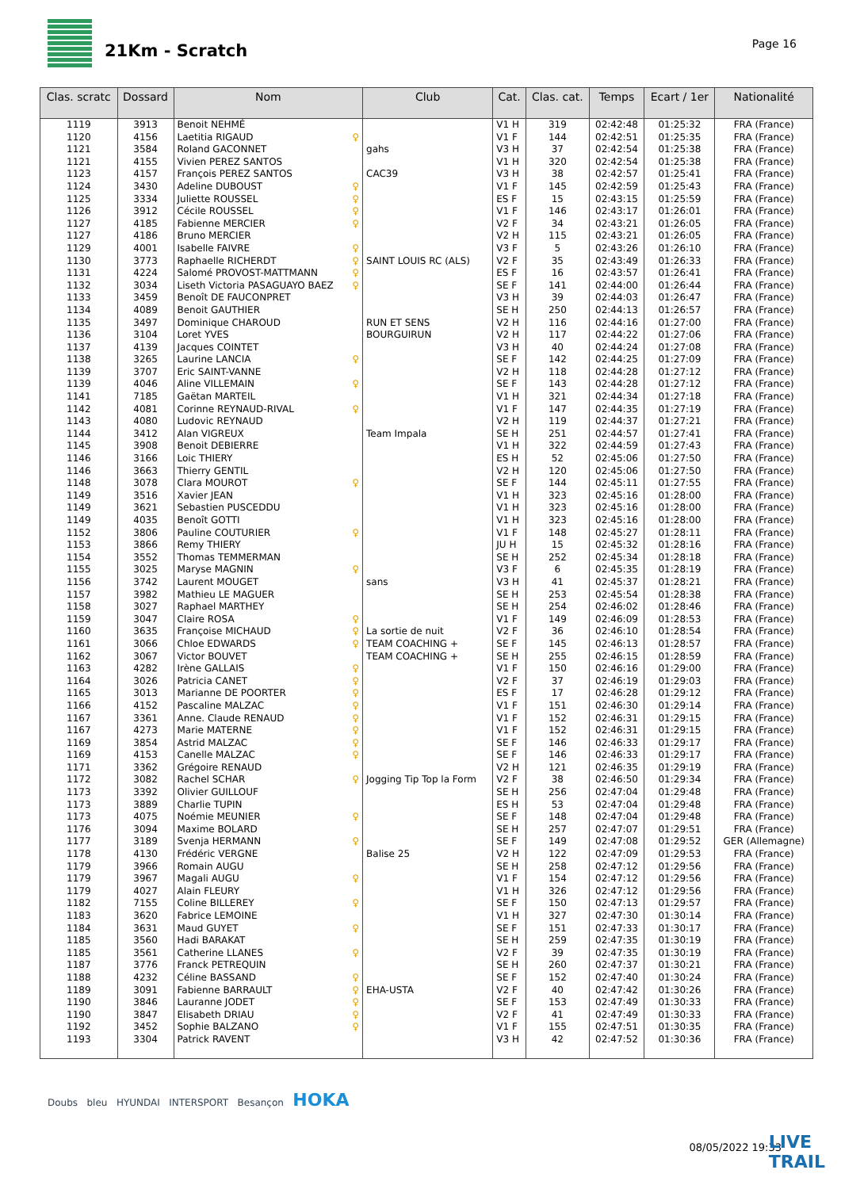21Km - Scratch
Page 16
| Clas. scratc | Dossard | Nom | Club | Cat. | Clas. cat. | Temps | Ecart / 1er | Nationalité |
| --- | --- | --- | --- | --- | --- | --- | --- | --- |
| 1119 | 3913 | Benoit NEHMÉ | | V1 H | 319 | 02:42:48 | 01:25:32 | FRA (France) |
| 1120 | 4156 | Laetitia RIGAUD ♀ | | V1 F | 144 | 02:42:51 | 01:25:35 | FRA (France) |
| 1121 | 3584 | Roland GACONNET | gahs | V3 H | 37 | 02:42:54 | 01:25:38 | FRA (France) |
| 1121 | 4155 | Vivien PEREZ SANTOS | | V1 H | 320 | 02:42:54 | 01:25:38 | FRA (France) |
| 1123 | 4157 | François PEREZ SANTOS | CAC39 | V3 H | 38 | 02:42:57 | 01:25:41 | FRA (France) |
| 1124 | 3430 | Adeline DUBOUST ♀ | | V1 F | 145 | 02:42:59 | 01:25:43 | FRA (France) |
| 1125 | 3334 | Juliette ROUSSEL ♀ | | ES F | 15 | 02:43:15 | 01:25:59 | FRA (France) |
| 1126 | 3912 | Cécile ROUSSEL ♀ | | V1 F | 146 | 02:43:17 | 01:26:01 | FRA (France) |
| 1127 | 4185 | Fabienne MERCIER ♀ | | V2 F | 34 | 02:43:21 | 01:26:05 | FRA (France) |
| 1127 | 4186 | Bruno MERCIER | | V2 H | 115 | 02:43:21 | 01:26:05 | FRA (France) |
| 1129 | 4001 | Isabelle FAIVRE ♀ | | V3 F | 5 | 02:43:26 | 01:26:10 | FRA (France) |
| 1130 | 3773 | Raphaelle RICHERDT ♀ | SAINT LOUIS RC (ALS) | V2 F | 35 | 02:43:49 | 01:26:33 | FRA (France) |
| 1131 | 4224 | Salomé PROVOST-MATTMANN ♀ | | ES F | 16 | 02:43:57 | 01:26:41 | FRA (France) |
| 1132 | 3034 | Liseth Victoria PASAGUAYO BAEZ ♀ | | SE F | 141 | 02:44:00 | 01:26:44 | FRA (France) |
| 1133 | 3459 | Benoît DE FAUCONPRET | | V3 H | 39 | 02:44:03 | 01:26:47 | FRA (France) |
| 1134 | 4089 | Benoit GAUTHIER | | SE H | 250 | 02:44:13 | 01:26:57 | FRA (France) |
| 1135 | 3497 | Dominique CHAROUD | RUN ET SENS | V2 H | 116 | 02:44:16 | 01:27:00 | FRA (France) |
| 1136 | 3104 | Loret YVES | BOURGUIRUN | V2 H | 117 | 02:44:22 | 01:27:06 | FRA (France) |
| 1137 | 4139 | Jacques COINTET | | V3 H | 40 | 02:44:24 | 01:27:08 | FRA (France) |
| 1138 | 3265 | Laurine LANCIA ♀ | | SE F | 142 | 02:44:25 | 01:27:09 | FRA (France) |
| 1139 | 3707 | Eric SAINT-VANNE | | V2 H | 118 | 02:44:28 | 01:27:12 | FRA (France) |
| 1139 | 4046 | Aline VILLEMAIN ♀ | | SE F | 143 | 02:44:28 | 01:27:12 | FRA (France) |
| 1141 | 7185 | Gaëtan MARTEIL | | V1 H | 321 | 02:44:34 | 01:27:18 | FRA (France) |
| 1142 | 4081 | Corinne REYNAUD-RIVAL ♀ | | V1 F | 147 | 02:44:35 | 01:27:19 | FRA (France) |
| 1143 | 4080 | Ludovic REYNAUD | | V2 H | 119 | 02:44:37 | 01:27:21 | FRA (France) |
| 1144 | 3412 | Alan VIGREUX | Team Impala | SE H | 251 | 02:44:57 | 01:27:41 | FRA (France) |
| 1145 | 3908 | Benoit DEBIERRE | | V1 H | 322 | 02:44:59 | 01:27:43 | FRA (France) |
| 1146 | 3166 | Loic THIERY | | ES H | 52 | 02:45:06 | 01:27:50 | FRA (France) |
| 1146 | 3663 | Thierry GENTIL | | V2 H | 120 | 02:45:06 | 01:27:50 | FRA (France) |
| 1148 | 3078 | Clara MOUROT ♀ | | SE F | 144 | 02:45:11 | 01:27:55 | FRA (France) |
| 1149 | 3516 | Xavier JEAN | | V1 H | 323 | 02:45:16 | 01:28:00 | FRA (France) |
| 1149 | 3621 | Sebastien PUSCEDDU | | V1 H | 323 | 02:45:16 | 01:28:00 | FRA (France) |
| 1149 | 4035 | Benoît GOTTI | | V1 H | 323 | 02:45:16 | 01:28:00 | FRA (France) |
| 1152 | 3806 | Pauline COUTURIER ♀ | | V1 F | 148 | 02:45:27 | 01:28:11 | FRA (France) |
| 1153 | 3866 | Remy THIERY | | JU H | 15 | 02:45:32 | 01:28:16 | FRA (France) |
| 1154 | 3552 | Thomas TEMMERMAN | | SE H | 252 | 02:45:34 | 01:28:18 | FRA (France) |
| 1155 | 3025 | Maryse MAGNIN ♀ | | V3 F | 6 | 02:45:35 | 01:28:19 | FRA (France) |
| 1156 | 3742 | Laurent MOUGET | sans | V3 H | 41 | 02:45:37 | 01:28:21 | FRA (France) |
| 1157 | 3982 | Mathieu LE MAGUER | | SE H | 253 | 02:45:54 | 01:28:38 | FRA (France) |
| 1158 | 3027 | Raphael MARTHEY | | SE H | 254 | 02:46:02 | 01:28:46 | FRA (France) |
| 1159 | 3047 | Claire ROSA ♀ | | V1 F | 149 | 02:46:09 | 01:28:53 | FRA (France) |
| 1160 | 3635 | Françoise MICHAUD ♀ | La sortie de nuit | V2 F | 36 | 02:46:10 | 01:28:54 | FRA (France) |
| 1161 | 3066 | Chloe EDWARDS ♀ | TEAM COACHING + | SE F | 145 | 02:46:13 | 01:28:57 | FRA (France) |
| 1162 | 3067 | Victor BOUVET | TEAM COACHING + | SE H | 255 | 02:46:15 | 01:28:59 | FRA (France) |
| 1163 | 4282 | Irène GALLAIS ♀ | | V1 F | 150 | 02:46:16 | 01:29:00 | FRA (France) |
| 1164 | 3026 | Patricia CANET ♀ | | V2 F | 37 | 02:46:19 | 01:29:03 | FRA (France) |
| 1165 | 3013 | Marianne DE POORTER ♀ | | ES F | 17 | 02:46:28 | 01:29:12 | FRA (France) |
| 1166 | 4152 | Pascaline MALZAC ♀ | | V1 F | 151 | 02:46:30 | 01:29:14 | FRA (France) |
| 1167 | 3361 | Anne. Claude RENAUD ♀ | | V1 F | 152 | 02:46:31 | 01:29:15 | FRA (France) |
| 1167 | 4273 | Marie MATERNE ♀ | | V1 F | 152 | 02:46:31 | 01:29:15 | FRA (France) |
| 1169 | 3854 | Astrid MALZAC ♀ | | SE F | 146 | 02:46:33 | 01:29:17 | FRA (France) |
| 1169 | 4153 | Canelle MALZAC ♀ | | SE F | 146 | 02:46:33 | 01:29:17 | FRA (France) |
| 1171 | 3362 | Grégoire RENAUD | | V2 H | 121 | 02:46:35 | 01:29:19 | FRA (France) |
| 1172 | 3082 | Rachel SCHAR ♀ | Jogging Tip Top la Form | V2 F | 38 | 02:46:50 | 01:29:34 | FRA (France) |
| 1173 | 3392 | Olivier GUILLOUF | | SE H | 256 | 02:47:04 | 01:29:48 | FRA (France) |
| 1173 | 3889 | Charlie TUPIN | | ES H | 53 | 02:47:04 | 01:29:48 | FRA (France) |
| 1173 | 4075 | Noémie MEUNIER ♀ | | SE F | 148 | 02:47:04 | 01:29:48 | FRA (France) |
| 1176 | 3094 | Maxime BOLARD | | SE H | 257 | 02:47:07 | 01:29:51 | FRA (France) |
| 1177 | 3189 | Svenja HERMANN ♀ | | SE F | 149 | 02:47:08 | 01:29:52 | GER (Allemagne) |
| 1178 | 4130 | Frédéric VERGNE | Balise 25 | V2 H | 122 | 02:47:09 | 01:29:53 | FRA (France) |
| 1179 | 3966 | Romain AUGU | | SE H | 258 | 02:47:12 | 01:29:56 | FRA (France) |
| 1179 | 3967 | Magali AUGU ♀ | | V1 F | 154 | 02:47:12 | 01:29:56 | FRA (France) |
| 1179 | 4027 | Alain FLEURY | | V1 H | 326 | 02:47:12 | 01:29:56 | FRA (France) |
| 1182 | 7155 | Coline BILLEREY ♀ | | SE F | 150 | 02:47:13 | 01:29:57 | FRA (France) |
| 1183 | 3620 | Fabrice LEMOINE | | V1 H | 327 | 02:47:30 | 01:30:14 | FRA (France) |
| 1184 | 3631 | Maud GUYET ♀ | | SE F | 151 | 02:47:33 | 01:30:17 | FRA (France) |
| 1185 | 3560 | Hadi BARAKAT | | SE H | 259 | 02:47:35 | 01:30:19 | FRA (France) |
| 1185 | 3561 | Catherine LLANES ♀ | | V2 F | 39 | 02:47:35 | 01:30:19 | FRA (France) |
| 1187 | 3776 | Franck PETREQUIN | | SE H | 260 | 02:47:37 | 01:30:21 | FRA (France) |
| 1188 | 4232 | Céline BASSAND ♀ | | SE F | 152 | 02:47:40 | 01:30:24 | FRA (France) |
| 1189 | 3091 | Fabienne BARRAULT ♀ | EHA-USTA | V2 F | 40 | 02:47:42 | 01:30:26 | FRA (France) |
| 1190 | 3846 | Lauranne JODET ♀ | | SE F | 153 | 02:47:49 | 01:30:33 | FRA (France) |
| 1190 | 3847 | Elisabeth DRIAU ♀ | | V2 F | 41 | 02:47:49 | 01:30:33 | FRA (France) |
| 1192 | 3452 | Sophie BALZANO ♀ | | V1 F | 155 | 02:47:51 | 01:30:35 | FRA (France) |
| 1193 | 3304 | Patrick RAVENT | | V3 H | 42 | 02:47:52 | 01:30:36 | FRA (France) |
Doubs bleu HYUNDAI INTERSPORT Besançon HOKA
08/05/2022 19:33
LIVE
TRAIL